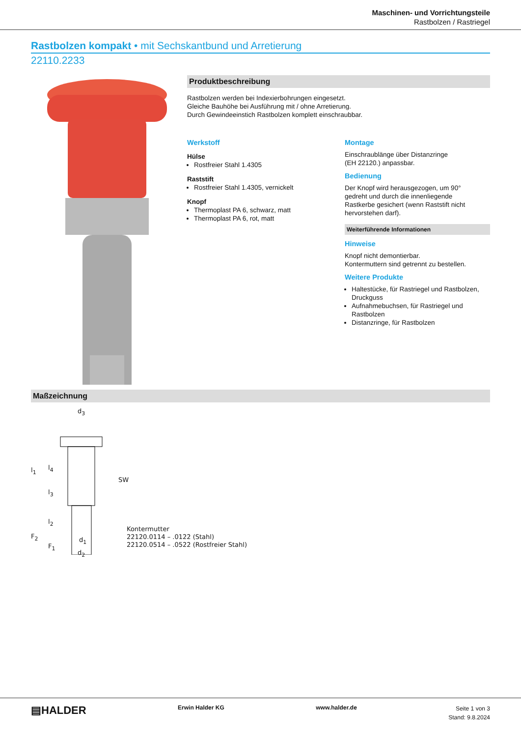Maschinen- und Vorrichtungsteile
Rastbolzen / Rastriegel
Rastbolzen kompakt • mit Sechskantbund und Arretierung
22110.2233
Produktbeschreibung
Rastbolzen werden bei Indexierbohrungen eingesetzt.
Gleiche Bauhöhe bei Ausführung mit / ohne Arretierung.
Durch Gewindeeinstich Rastbolzen komplett einschraubbar.
Werkstoff
Hülse
Rostfreier Stahl 1.4305
Raststift
Rostfreier Stahl 1.4305, vernickelt
Knopf
Thermoplast PA 6, schwarz, matt
Thermoplast PA 6, rot, matt
Montage
Einschraublänge über Distanzringe
(EH 22120.) anpassbar.
Bedienung
Der Knopf wird herausgezogen, um 90°
gedreht und durch die innenliegende
Rastkerbe gesichert (wenn Raststift nicht
hervorstehen darf).
Weiterführende Informationen
Hinweise
Knopf nicht demontierbar.
Kontermuttern sind getrennt zu bestellen.
Weitere Produkte
Haltestücke, für Rastriegel und Rastbolzen, Druckguss
Aufnahmebuchsen, für Rastriegel und Rastbolzen
Distanzringe, für Rastbolzen
Maßzeichnung
d<sub>3</sub>
l<sub>1</sub> l<sub>4</sub>
l<sub>3</sub>
l<sub>2</sub>
F<sub>2</sub>
F<sub>1</sub>
d<sub>1</sub>
d<sub>2</sub>
SW
Kontermutter
22120.0114 – .0122 (Stahl)
22120.0514 – .0522 (Rostfreier Stahl)
▤HALDER Erwin Halder KG www.halder.de
Seite 1 von 3
Stand: 9.8.2024